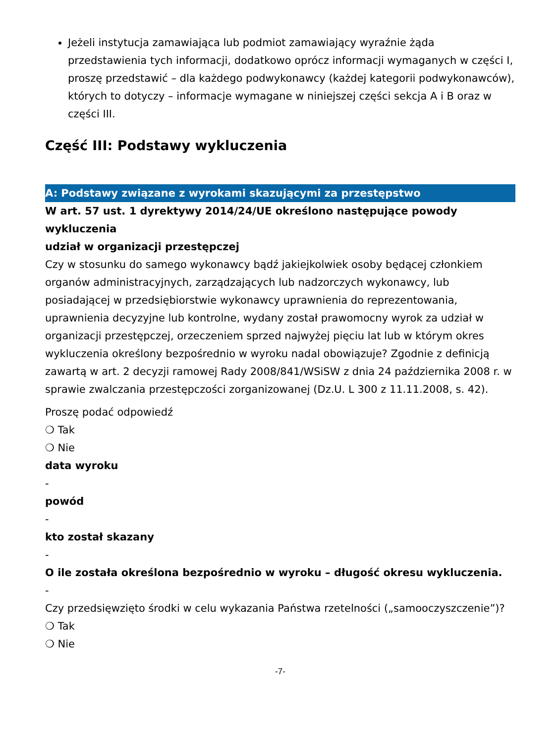Jeżeli instytucja zamawiająca lub podmiot zamawiający wyraźnie żąda przedstawienia tych informacji, dodatkowo oprócz informacji wymaganych w części I, proszę przedstawić – dla każdego podwykonawcy (każdej kategorii podwykonawców), których to dotyczy – informacje wymagane w niniejszej części sekcja A i B oraz w części III.
Część III: Podstawy wykluczenia
A: Podstawy związane z wyrokami skazującymi za przestępstwo
W art. 57 ust. 1 dyrektywy 2014/24/UE określono następujące powody wykluczenia
udział w organizacji przestępczej
Czy w stosunku do samego wykonawcy bądź jakiejkolwiek osoby będącej członkiem organów administracyjnych, zarządzających lub nadzorczych wykonawcy, lub posiadającej w przedsiębiorstwie wykonawcy uprawnienia do reprezentowania, uprawnienia decyzyjne lub kontrolne, wydany został prawomocny wyrok za udział w organizacji przestępczej, orzeczeniem sprzed najwyżej pięciu lat lub w którym okres wykluczenia określony bezpośrednio w wyroku nadal obowiązuje? Zgodnie z definicją zawartą w art. 2 decyzji ramowej Rady 2008/841/WSiSW z dnia 24 października 2008 r. w sprawie zwalczania przestępczości zorganizowanej (Dz.U. L 300 z 11.11.2008, s. 42).
Proszę podać odpowiedź
❍ Tak
❍ Nie
data wyroku
-
powód
-
kto został skazany
-
O ile została określona bezpośrednio w wyroku – długość okresu wykluczenia.
-
Czy przedsięwzięto środki w celu wykazania Państwa rzetelności („samooczyszczenie”)?
❍ Tak
❍ Nie
-7-